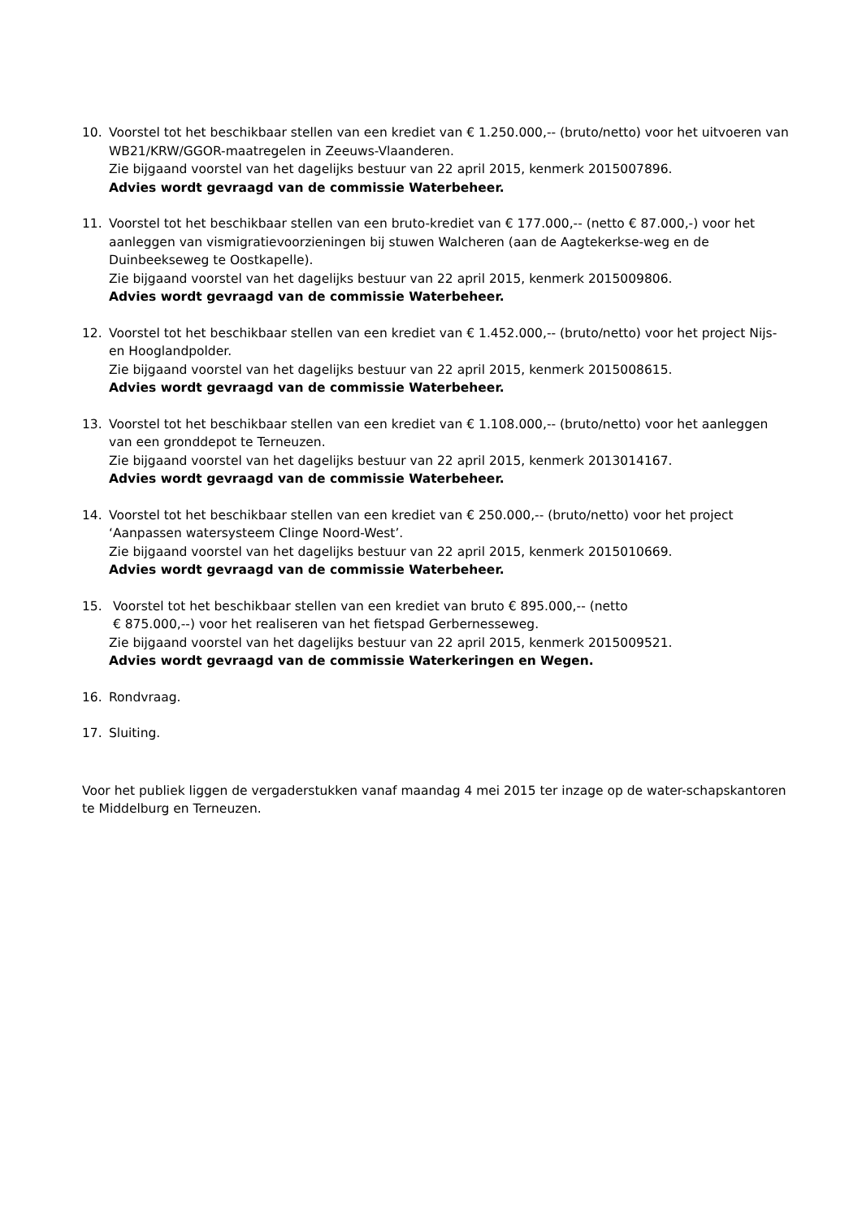10. Voorstel tot het beschikbaar stellen van een krediet van € 1.250.000,-- (bruto/netto) voor het uitvoeren van WB21/KRW/GGOR-maatregelen in Zeeuws-Vlaanderen.
Zie bijgaand voorstel van het dagelijks bestuur van 22 april 2015, kenmerk 2015007896.
Advies wordt gevraagd van de commissie Waterbeheer.
11. Voorstel tot het beschikbaar stellen van een bruto-krediet van € 177.000,-- (netto € 87.000,-) voor het aanleggen van vismigratievoorzieningen bij stuwen Walcheren (aan de Aagtekerkse-weg en de Duinbeekseweg te Oostkapelle).
Zie bijgaand voorstel van het dagelijks bestuur van 22 april 2015, kenmerk 2015009806.
Advies wordt gevraagd van de commissie Waterbeheer.
12. Voorstel tot het beschikbaar stellen van een krediet van € 1.452.000,-- (bruto/netto) voor het project Nijs- en Hooglandpolder.
Zie bijgaand voorstel van het dagelijks bestuur van 22 april 2015, kenmerk 2015008615.
Advies wordt gevraagd van de commissie Waterbeheer.
13. Voorstel tot het beschikbaar stellen van een krediet van € 1.108.000,-- (bruto/netto) voor het aanleggen van een gronddepot te Terneuzen.
Zie bijgaand voorstel van het dagelijks bestuur van 22 april 2015, kenmerk 2013014167.
Advies wordt gevraagd van de commissie Waterbeheer.
14. Voorstel tot het beschikbaar stellen van een krediet van € 250.000,-- (bruto/netto) voor het project ‘Aanpassen watersysteem Clinge Noord-West’.
Zie bijgaand voorstel van het dagelijks bestuur van 22 april 2015, kenmerk 2015010669.
Advies wordt gevraagd van de commissie Waterbeheer.
15. Voorstel tot het beschikbaar stellen van een krediet van bruto € 895.000,-- (netto
€ 875.000,--) voor het realiseren van het fietspad Gerbernesseweg.
Zie bijgaand voorstel van het dagelijks bestuur van 22 april 2015, kenmerk 2015009521.
Advies wordt gevraagd van de commissie Waterkeringen en Wegen.
16. Rondvraag.
17. Sluiting.
Voor het publiek liggen de vergaderstukken vanaf maandag 4 mei 2015 ter inzage op de water-schapskantoren te Middelburg en Terneuzen.